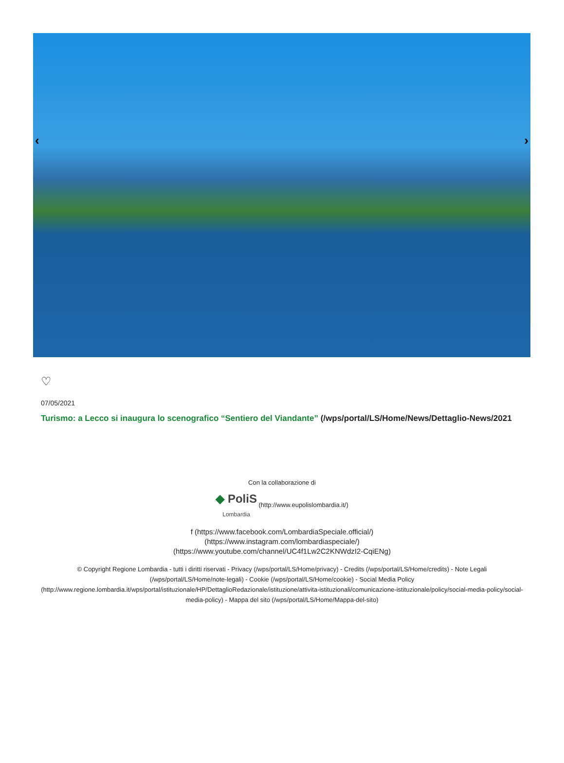‹ ›
♡
07/05/2021
Turismo: a Lecco si inaugura lo scenografico “Sentiero del Viandante” (/wps/portal/LS/Home/News/Dettaglio-News/2021
Con la collaborazione di
◆ PoliS
Lombardia (http://www.eupolislombardia.it/)
f (https://www.facebook.com/LombardiaSpeciale.official/)
(https://www.instagram.com/lombardiaspeciale/)
(https://www.youtube.com/channel/UC4f1Lw2C2KNWdzI2-CqiENg)
© Copyright Regione Lombardia - tutti i diritti riservati - Privacy (/wps/portal/LS/Home/privacy) - Credits (/wps/portal/LS/Home/credits) - Note Legali (/wps/portal/LS/Home/note-legali) - Cookie (/wps/portal/LS/Home/cookie) - Social Media Policy (http://www.regione.lombardia.it/wps/portal/istituzionale/HP/DettaglioRedazionale/istituzione/attivita-istituzionali/comunicazione-istituzionale/policy/social-media-policy/social-media-policy) - Mappa del sito (/wps/portal/LS/Home/Mappa-del-sito)